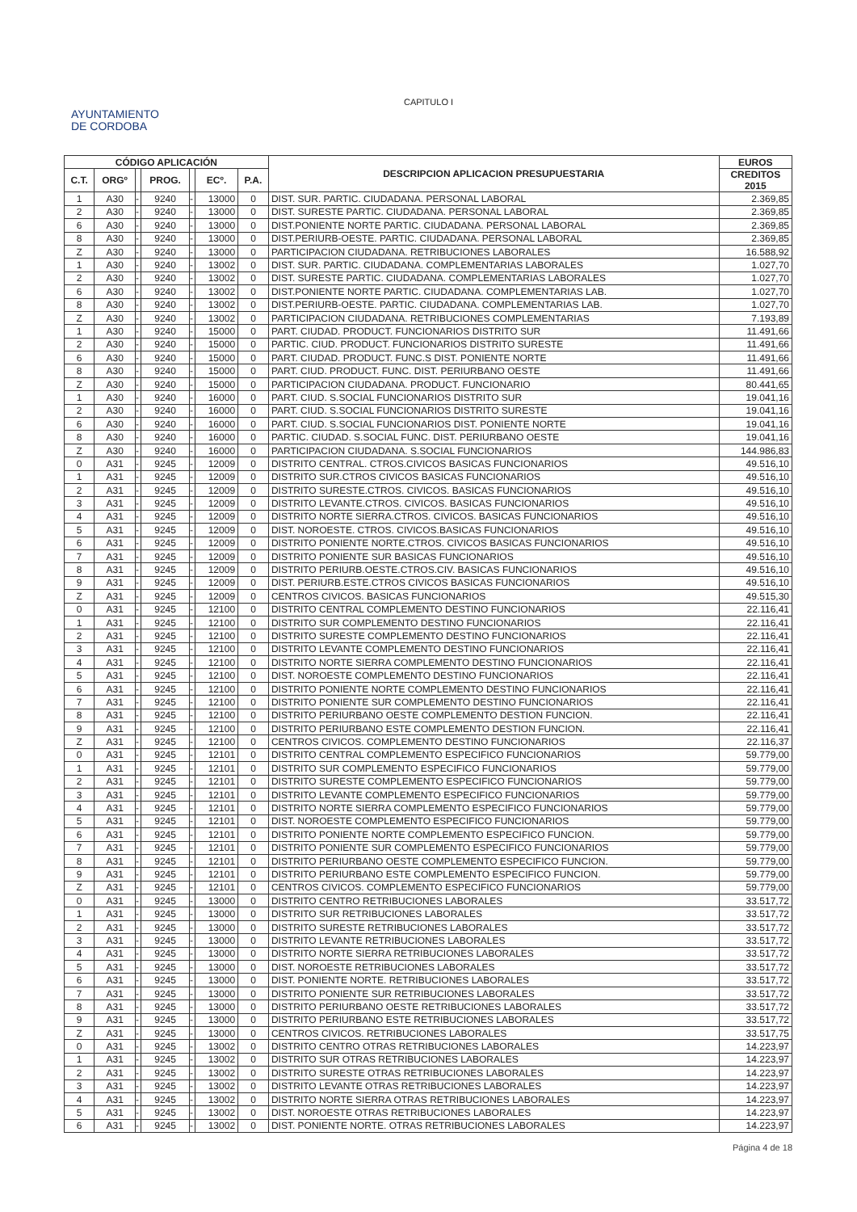CAPITULO I
AYUNTAMIENTO
DE CORDOBA
| CÓDIGO APLICACIÓN | | | | | | | DESCRIPCION APLICACION PRESUPUESTARIA | EUROS |
| --- | --- | --- | --- | --- | --- | --- | --- | --- |
| C.T. | ORGº | | PROG. | | ECº. | P.A. | | CREDITOS 2015 |
| 1 | A30 | - | 9240 | - | 13000 | 0 | DIST. SUR. PARTIC. CIUDADANA. PERSONAL LABORAL | 2.369,85 |
| 2 | A30 | - | 9240 | - | 13000 | 0 | DIST. SURESTE PARTIC. CIUDADANA. PERSONAL LABORAL | 2.369,85 |
| 6 | A30 | - | 9240 | - | 13000 | 0 | DIST.PONIENTE NORTE PARTIC. CIUDADANA. PERSONAL LABORAL | 2.369,85 |
| 8 | A30 | - | 9240 | - | 13000 | 0 | DIST.PERIURB-OESTE. PARTIC. CIUDADANA. PERSONAL LABORAL | 2.369,85 |
| Z | A30 | - | 9240 | - | 13000 | 0 | PARTICIPACION CIUDADANA. RETRIBUCIONES LABORALES | 16.588,92 |
| 1 | A30 | - | 9240 | - | 13002 | 0 | DIST. SUR. PARTIC. CIUDADANA. COMPLEMENTARIAS LABORALES | 1.027,70 |
| 2 | A30 | - | 9240 | - | 13002 | 0 | DIST. SURESTE PARTIC. CIUDADANA. COMPLEMENTARIAS LABORALES | 1.027,70 |
| 6 | A30 | - | 9240 | - | 13002 | 0 | DIST.PONIENTE NORTE PARTIC. CIUDADANA. COMPLEMENTARIAS LAB. | 1.027,70 |
| 8 | A30 | - | 9240 | - | 13002 | 0 | DIST.PERIURB-OESTE. PARTIC. CIUDADANA. COMPLEMENTARIAS LAB. | 1.027,70 |
| Z | A30 | - | 9240 | - | 13002 | 0 | PARTICIPACION CIUDADANA. RETRIBUCIONES COMPLEMENTARIAS | 7.193,89 |
| 1 | A30 | - | 9240 | - | 15000 | 0 | PART. CIUDAD. PRODUCT. FUNCIONARIOS DISTRITO SUR | 11.491,66 |
| 2 | A30 | - | 9240 | - | 15000 | 0 | PARTIC. CIUD. PRODUCT. FUNCIONARIOS DISTRITO SURESTE | 11.491,66 |
| 6 | A30 | - | 9240 | - | 15000 | 0 | PART. CIUDAD. PRODUCT. FUNC.S DIST. PONIENTE NORTE | 11.491,66 |
| 8 | A30 | - | 9240 | - | 15000 | 0 | PART. CIUD. PRODUCT. FUNC. DIST. PERIURBANO OESTE | 11.491,66 |
| Z | A30 | - | 9240 | - | 15000 | 0 | PARTICIPACION CIUDADANA. PRODUCT. FUNCIONARIO | 80.441,65 |
| 1 | A30 | - | 9240 | - | 16000 | 0 | PART. CIUD. S.SOCIAL FUNCIONARIOS DISTRITO SUR | 19.041,16 |
| 2 | A30 | - | 9240 | - | 16000 | 0 | PART. CIUD. S.SOCIAL FUNCIONARIOS DISTRITO SURESTE | 19.041,16 |
| 6 | A30 | - | 9240 | - | 16000 | 0 | PART. CIUD. S.SOCIAL FUNCIONARIOS DIST. PONIENTE NORTE | 19.041,16 |
| 8 | A30 | - | 9240 | - | 16000 | 0 | PARTIC. CIUDAD. S.SOCIAL FUNC. DIST. PERIURBANO OESTE | 19.041,16 |
| Z | A30 | - | 9240 | - | 16000 | 0 | PARTICIPACION CIUDADANA. S.SOCIAL FUNCIONARIOS | 144.986,83 |
| 0 | A31 | - | 9245 | - | 12009 | 0 | DISTRITO CENTRAL. CTROS.CIVICOS BASICAS FUNCIONARIOS | 49.516,10 |
| 1 | A31 | - | 9245 | - | 12009 | 0 | DISTRITO SUR.CTROS CIVICOS BASICAS FUNCIONARIOS | 49.516,10 |
| 2 | A31 | - | 9245 | - | 12009 | 0 | DISTRITO SURESTE.CTROS. CIVICOS. BASICAS FUNCIONARIOS | 49.516,10 |
| 3 | A31 | - | 9245 | - | 12009 | 0 | DISTRITO LEVANTE.CTROS. CIVICOS. BASICAS FUNCIONARIOS | 49.516,10 |
| 4 | A31 | - | 9245 | - | 12009 | 0 | DISTRITO NORTE SIERRA.CTROS. CIVICOS. BASICAS FUNCIONARIOS | 49.516,10 |
| 5 | A31 | - | 9245 | - | 12009 | 0 | DIST. NOROESTE. CTROS. CIVICOS.BASICAS FUNCIONARIOS | 49.516,10 |
| 6 | A31 | - | 9245 | - | 12009 | 0 | DISTRITO PONIENTE NORTE.CTROS. CIVICOS BASICAS FUNCIONARIOS | 49.516,10 |
| 7 | A31 | - | 9245 | - | 12009 | 0 | DISTRITO PONIENTE SUR BASICAS FUNCIONARIOS | 49.516,10 |
| 8 | A31 | - | 9245 | - | 12009 | 0 | DISTRITO PERIURB.OESTE.CTROS.CIV. BASICAS FUNCIONARIOS | 49.516,10 |
| 9 | A31 | - | 9245 | - | 12009 | 0 | DIST. PERIURB.ESTE.CTROS CIVICOS BASICAS FUNCIONARIOS | 49.516,10 |
| Z | A31 | - | 9245 | - | 12009 | 0 | CENTROS CIVICOS. BASICAS FUNCIONARIOS | 49.515,30 |
| 0 | A31 | - | 9245 | - | 12100 | 0 | DISTRITO CENTRAL COMPLEMENTO DESTINO FUNCIONARIOS | 22.116,41 |
| 1 | A31 | - | 9245 | - | 12100 | 0 | DISTRITO SUR COMPLEMENTO DESTINO FUNCIONARIOS | 22.116,41 |
| 2 | A31 | - | 9245 | - | 12100 | 0 | DISTRITO SURESTE COMPLEMENTO DESTINO FUNCIONARIOS | 22.116,41 |
| 3 | A31 | - | 9245 | - | 12100 | 0 | DISTRITO LEVANTE COMPLEMENTO DESTINO FUNCIONARIOS | 22.116,41 |
| 4 | A31 | - | 9245 | - | 12100 | 0 | DISTRITO NORTE SIERRA COMPLEMENTO DESTINO FUNCIONARIOS | 22.116,41 |
| 5 | A31 | - | 9245 | - | 12100 | 0 | DIST. NOROESTE COMPLEMENTO DESTINO FUNCIONARIOS | 22.116,41 |
| 6 | A31 | - | 9245 | - | 12100 | 0 | DISTRITO PONIENTE NORTE COMPLEMENTO DESTINO FUNCIONARIOS | 22.116,41 |
| 7 | A31 | - | 9245 | - | 12100 | 0 | DISTRITO PONIENTE SUR COMPLEMENTO DESTINO FUNCIONARIOS | 22.116,41 |
| 8 | A31 | - | 9245 | - | 12100 | 0 | DISTRITO PERIURBANO OESTE COMPLEMENTO DESTION FUNCION. | 22.116,41 |
| 9 | A31 | - | 9245 | - | 12100 | 0 | DISTRITO PERIURBANO ESTE COMPLEMENTO DESTION FUNCION. | 22.116,41 |
| Z | A31 | - | 9245 | - | 12100 | 0 | CENTROS CIVICOS. COMPLEMENTO DESTINO FUNCIONARIOS | 22.116,37 |
| 0 | A31 | - | 9245 | - | 12101 | 0 | DISTRITO CENTRAL COMPLEMENTO ESPECIFICO FUNCIONARIOS | 59.779,00 |
| 1 | A31 | - | 9245 | - | 12101 | 0 | DISTRITO SUR COMPLEMENTO ESPECIFICO FUNCIONARIOS | 59.779,00 |
| 2 | A31 | - | 9245 | - | 12101 | 0 | DISTRITO SURESTE COMPLEMENTO ESPECIFICO FUNCIONARIOS | 59.779,00 |
| 3 | A31 | - | 9245 | - | 12101 | 0 | DISTRITO LEVANTE COMPLEMENTO ESPECIFICO FUNCIONARIOS | 59.779,00 |
| 4 | A31 | - | 9245 | - | 12101 | 0 | DISTRITO NORTE SIERRA COMPLEMENTO ESPECIFICO FUNCIONARIOS | 59.779,00 |
| 5 | A31 | - | 9245 | - | 12101 | 0 | DIST. NOROESTE COMPLEMENTO ESPECIFICO FUNCIONARIOS | 59.779,00 |
| 6 | A31 | - | 9245 | - | 12101 | 0 | DISTRITO PONIENTE NORTE COMPLEMENTO ESPECIFICO FUNCION. | 59.779,00 |
| 7 | A31 | - | 9245 | - | 12101 | 0 | DISTRITO PONIENTE SUR COMPLEMENTO ESPECIFICO FUNCIONARIOS | 59.779,00 |
| 8 | A31 | - | 9245 | - | 12101 | 0 | DISTRITO PERIURBANO OESTE COMPLEMENTO ESPECIFICO FUNCION. | 59.779,00 |
| 9 | A31 | - | 9245 | - | 12101 | 0 | DISTRITO PERIURBANO ESTE COMPLEMENTO ESPECIFICO FUNCION. | 59.779,00 |
| Z | A31 | - | 9245 | - | 12101 | 0 | CENTROS CIVICOS. COMPLEMENTO ESPECIFICO FUNCIONARIOS | 59.779,00 |
| 0 | A31 | - | 9245 | - | 13000 | 0 | DISTRITO CENTRO RETRIBUCIONES LABORALES | 33.517,72 |
| 1 | A31 | - | 9245 | - | 13000 | 0 | DISTRITO SUR RETRIBUCIONES LABORALES | 33.517,72 |
| 2 | A31 | - | 9245 | - | 13000 | 0 | DISTRITO SURESTE RETRIBUCIONES LABORALES | 33.517,72 |
| 3 | A31 | - | 9245 | - | 13000 | 0 | DISTRITO LEVANTE RETRIBUCIONES LABORALES | 33.517,72 |
| 4 | A31 | - | 9245 | - | 13000 | 0 | DISTRITO NORTE SIERRA RETRIBUCIONES LABORALES | 33.517,72 |
| 5 | A31 | - | 9245 | - | 13000 | 0 | DIST. NOROESTE RETRIBUCIONES LABORALES | 33.517,72 |
| 6 | A31 | - | 9245 | - | 13000 | 0 | DIST. PONIENTE NORTE. RETRIBUCIONES LABORALES | 33.517,72 |
| 7 | A31 | - | 9245 | - | 13000 | 0 | DISTRITO PONIENTE SUR RETRIBUCIONES LABORALES | 33.517,72 |
| 8 | A31 | - | 9245 | - | 13000 | 0 | DISTRITO PERIURBANO OESTE RETRIBUCIONES LABORALES | 33.517,72 |
| 9 | A31 | - | 9245 | - | 13000 | 0 | DISTRITO PERIURBANO ESTE RETRIBUCIONES LABORALES | 33.517,72 |
| Z | A31 | - | 9245 | - | 13000 | 0 | CENTROS CIVICOS. RETRIBUCIONES LABORALES | 33.517,75 |
| 0 | A31 | - | 9245 | - | 13002 | 0 | DISTRITO CENTRO OTRAS RETRIBUCIONES LABORALES | 14.223,97 |
| 1 | A31 | - | 9245 | - | 13002 | 0 | DISTRITO SUR OTRAS RETRIBUCIONES LABORALES | 14.223,97 |
| 2 | A31 | - | 9245 | - | 13002 | 0 | DISTRITO SURESTE OTRAS RETRIBUCIONES LABORALES | 14.223,97 |
| 3 | A31 | - | 9245 | - | 13002 | 0 | DISTRITO LEVANTE OTRAS RETRIBUCIONES LABORALES | 14.223,97 |
| 4 | A31 | - | 9245 | - | 13002 | 0 | DISTRITO NORTE SIERRA OTRAS RETRIBUCIONES LABORALES | 14.223,97 |
| 5 | A31 | - | 9245 | - | 13002 | 0 | DIST. NOROESTE OTRAS RETRIBUCIONES LABORALES | 14.223,97 |
| 6 | A31 | - | 9245 | - | 13002 | 0 | DIST. PONIENTE NORTE. OTRAS RETRIBUCIONES LABORALES | 14.223,97 |
Página 4 de 18